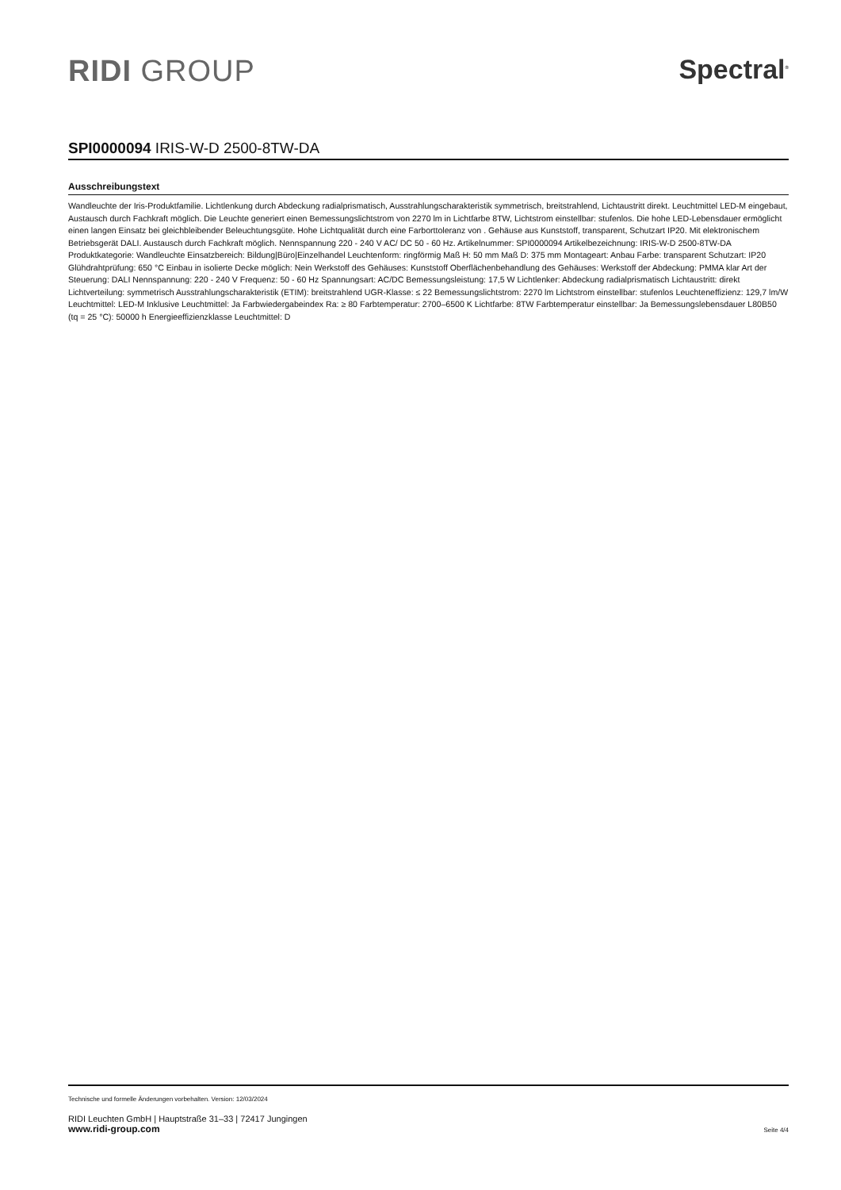RIDI GROUP Spectral<sup>®</sup>
SPI0000094 IRIS-W-D 2500-8TW-DA
Ausschreibungstext
Wandleuchte der Iris-Produktfamilie. Lichtlenkung durch Abdeckung radialprismatisch, Ausstrahlungscharakteristik symmetrisch, breitstrahlend, Lichtaustritt direkt. Leuchtmittel LED-M eingebaut, Austausch durch Fachkraft möglich. Die Leuchte generiert einen Bemessungslichtstrom von 2270 lm in Lichtfarbe 8TW, Lichtstrom einstellbar: stufenlos. Die hohe LED-Lebensdauer ermöglicht einen langen Einsatz bei gleichbleibender Beleuchtungsgüte. Hohe Lichtqualität durch eine Farborttoleranz von . Gehäuse aus Kunststoff, transparent, Schutzart IP20. Mit elektronischem Betriebsgerät DALI. Austausch durch Fachkraft möglich. Nennspannung 220 - 240 V AC/ DC 50 - 60 Hz. Artikelnummer: SPI0000094 Artikelbezeichnung: IRIS-W-D 2500-8TW-DA Produktkategorie: Wandleuchte Einsatzbereich: Bildung|Büro|Einzelhandel Leuchtenform: ringförmig Maß H: 50 mm Maß D: 375 mm Montageart: Anbau Farbe: transparent Schutzart: IP20 Glühdrahtprüfung: 650 °C Einbau in isolierte Decke möglich: Nein Werkstoff des Gehäuses: Kunststoff Oberflächenbehandlung des Gehäuses: Werkstoff der Abdeckung: PMMA klar Art der Steuerung: DALI Nennspannung: 220 - 240 V Frequenz: 50 - 60 Hz Spannungsart: AC/DC Bemessungsleistung: 17,5 W Lichtlenker: Abdeckung radialprismatisch Lichtaustritt: direkt Lichtverteilung: symmetrisch Ausstrahlungscharakteristik (ETIM): breitstrahlend UGR-Klasse: ≤ 22 Bemessungslichtstrom: 2270 lm Lichtstrom einstellbar: stufenlos Leuchteneffizienz: 129,7 lm/W Leuchtmittel: LED-M Inklusive Leuchtmittel: Ja Farbwiedergabeindex Ra: ≥ 80 Farbtemperatur: 2700–6500 K Lichtfarbe: 8TW Farbtemperatur einstellbar: Ja Bemessungslebensdauer L80B50 (tq = 25 °C): 50000 h Energieeffizienzklasse Leuchtmittel: D
Technische und formelle Änderungen vorbehalten. Version: 12/03/2024
RIDI Leuchten GmbH | Hauptstraße 31–33 | 72417 Jungingen
www.ridi-group.com Seite 4/4